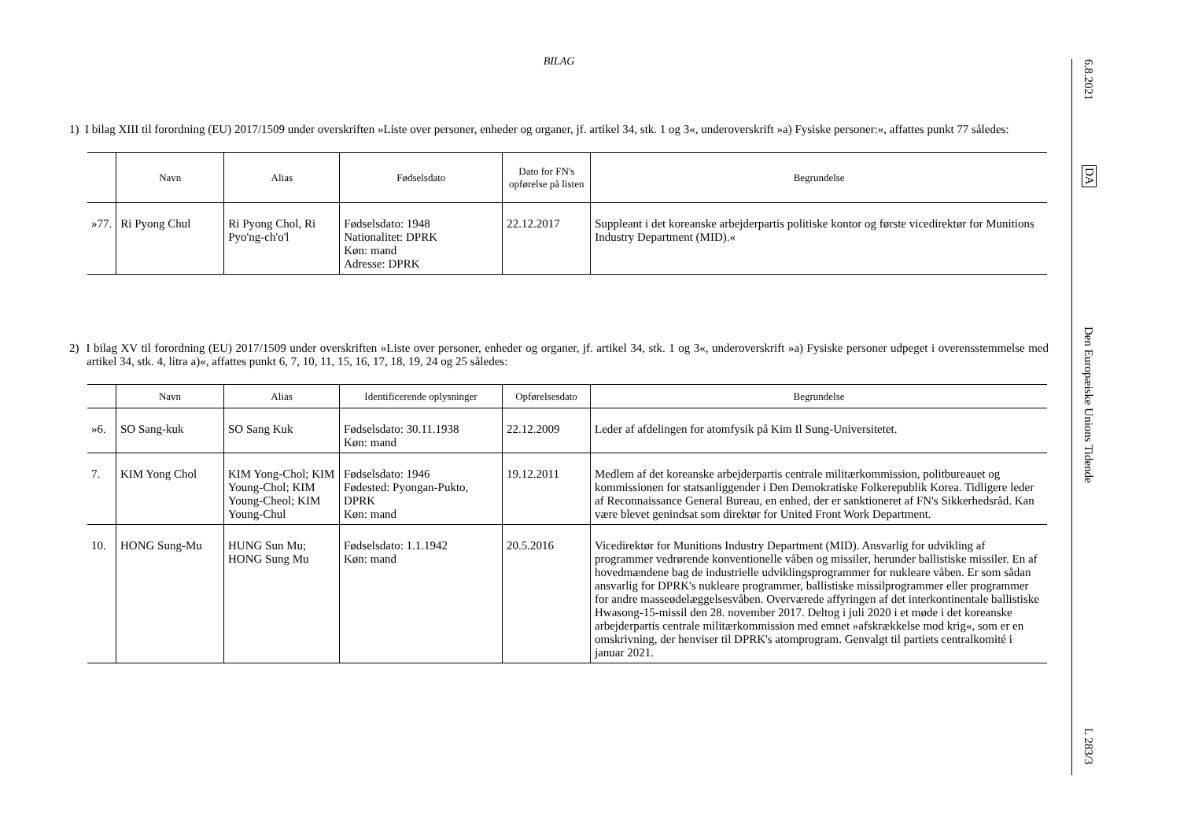BILAG
1) I bilag XIII til forordning (EU) 2017/1509 under overskriften »Liste over personer, enheder og organer, jf. artikel 34, stk. 1 og 3«, underoverskrift »a) Fysiske personer:«, affattes punkt 77 således:
| | Navn | Alias | Fødselsdato | Dato for FN's opførelse på listen | Begrundelse |
| --- | --- | --- | --- | --- | --- |
| »77. | Ri Pyong Chul | Ri Pyong Chol, Ri Pyo'ng-ch'o'l | Fødselsdato: 1948 Nationalitet: DPRK Køn: mand Adresse: DPRK | 22.12.2017 | Suppleant i det koreanske arbejderpartis politiske kontor og første vicedirektør for Munitions Industry Department (MID).« |
2) I bilag XV til forordning (EU) 2017/1509 under overskriften »Liste over personer, enheder og organer, jf. artikel 34, stk. 1 og 3«, underoverskrift »a) Fysiske personer udpeget i overensstemmelse med artikel 34, stk. 4, litra a)«, affattes punkt 6, 7, 10, 11, 15, 16, 17, 18, 19, 24 og 25 således:
| | Navn | Alias | Identificerende oplysninger | Opførelsesdato | Begrundelse |
| --- | --- | --- | --- | --- | --- |
| »6. | SO Sang-kuk | SO Sang Kuk | Fødselsdato: 30.11.1938 Køn: mand | 22.12.2009 | Leder af afdelingen for atomfysik på Kim Il Sung-Universitetet. |
| 7. | KIM Yong Chol | KIM Yong-Chol; KIM Young-Chol; KIM Young-Cheol; KIM Young-Chul | Fødselsdato: 1946 Fødested: Pyongan-Pukto, DPRK Køn: mand | 19.12.2011 | Medlem af det koreanske arbejderpartis centrale militærkommission, politbureauet og kommissionen for statsanliggender i Den Demokratiske Folkerepublik Korea. Tidligere leder af Reconnaissance General Bureau, en enhed, der er sanktioneret af FN's Sikkerhedsråd. Kan være blevet genindsat som direktør for United Front Work Department. |
| 10. | HONG Sung-Mu | HUNG Sun Mu; HONG Sung Mu | Fødselsdato: 1.1.1942 Køn: mand | 20.5.2016 | Vicedirektør for Munitions Industry Department (MID). Ansvarlig for udvikling af programmer vedrørende konventionelle våben og missiler, herunder ballistiske missiler. En af hovedmændene bag de industrielle udviklingsprogrammer for nukleare våben. Er som sådan ansvarlig for DPRK's nukleare programmer, ballistiske missilprogrammer eller programmer for andre masseødelæggelsesvåben. Overværede affyringen af det interkontinentale ballistiske Hwasong-15-missil den 28. november 2017. Deltog i juli 2020 i et møde i det koreanske arbejderpartis centrale militærkommission med emnet »afskrækkelse mod krig«, som er en omskrivning, der henviser til DPRK's atomprogram. Genvalgt til partiets centralkomité i januar 2021. |
6.8.2021
DA
Den Europæiske Unions Tidende
L 283/3